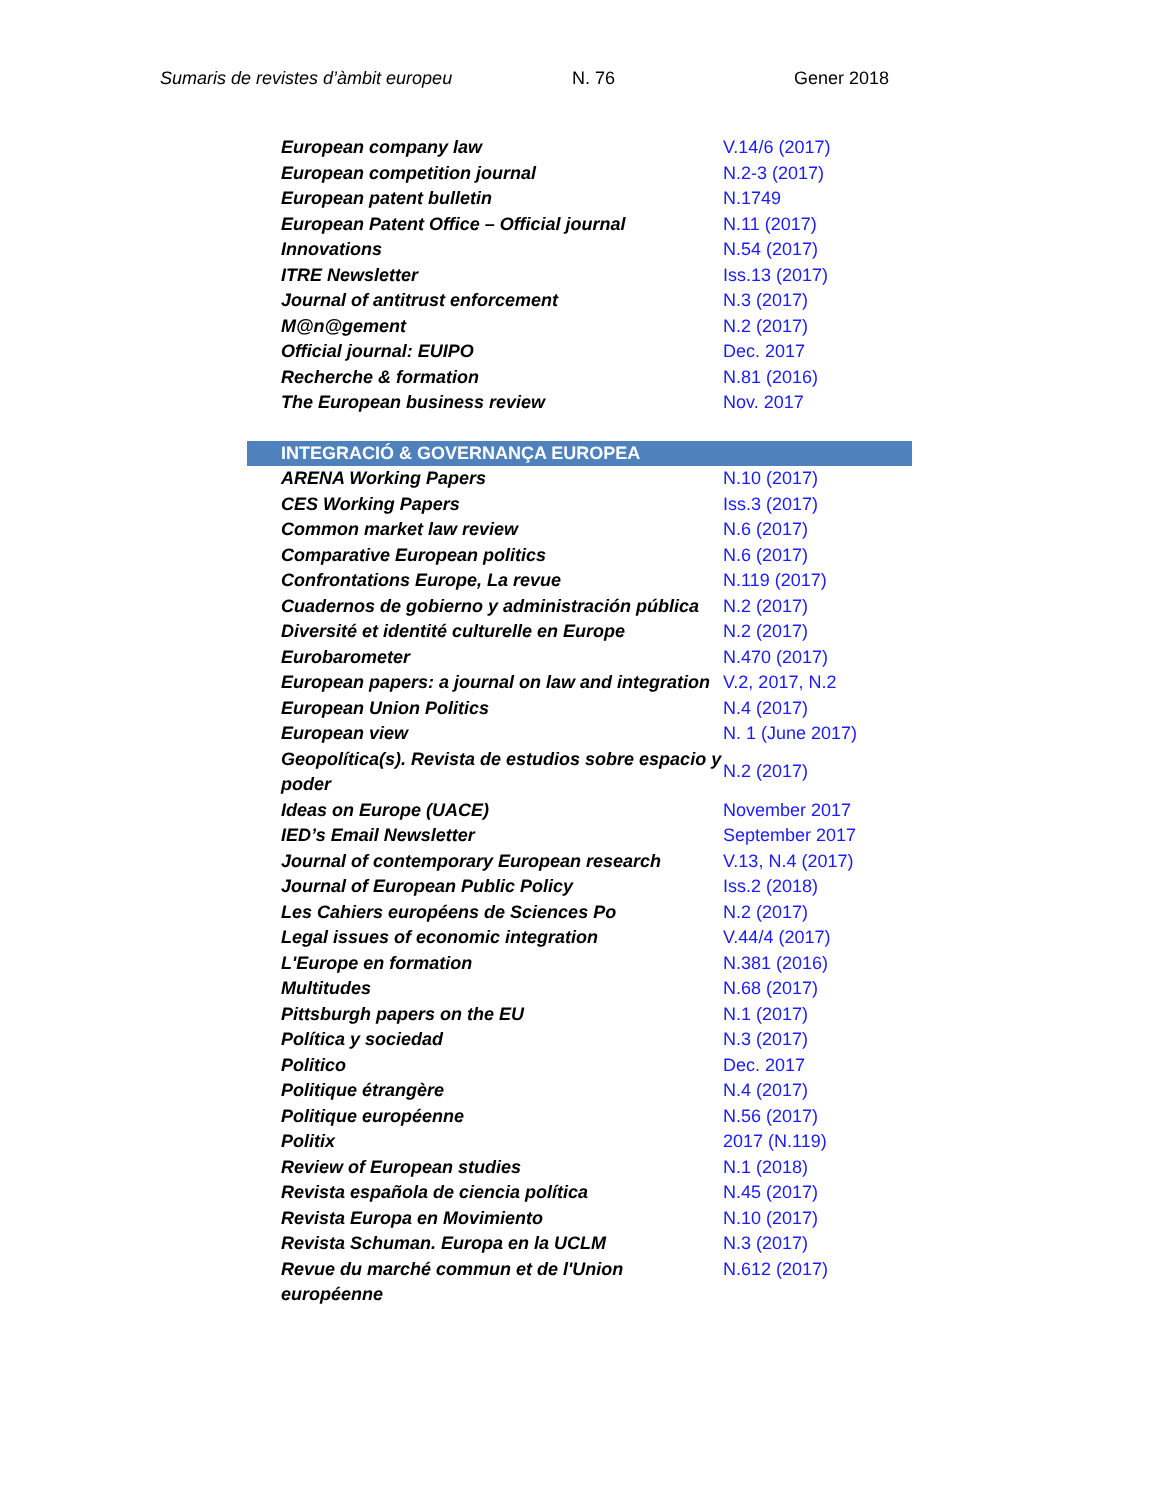Sumaris de revistes d’àmbit europeu N. 76 Gener 2018
| European company law | V.14/6 (2017) |
| European competition journal | N.2-3 (2017) |
| European patent bulletin | N.1749 |
| European Patent Office – Official journal | N.11 (2017) |
| Innovations | N.54 (2017) |
| ITRE Newsletter | Iss.13 (2017) |
| Journal of antitrust enforcement | N.3 (2017) |
| M@n@gement | N.2 (2017) |
| Official journal: EUIPO | Dec. 2017 |
| Recherche & formation | N.81 (2016) |
| The European business review | Nov. 2017 |
| INTEGRACIÓ & GOVERNANÇA EUROPEA | |
| ARENA Working Papers | N.10 (2017) |
| CES Working Papers | Iss.3 (2017) |
| Common market law review | N.6 (2017) |
| Comparative European politics | N.6 (2017) |
| Confrontations Europe, La revue | N.119 (2017) |
| Cuadernos de gobierno y administración pública | N.2 (2017) |
| Diversité et identité culturelle en Europe | N.2 (2017) |
| Eurobarometer | N.470 (2017) |
| European papers: a journal on law and integration | V.2, 2017, N.2 |
| European Union Politics | N.4 (2017) |
| European view | N. 1 (June 2017) |
| Geopolítica(s). Revista de estudios sobre espacio y poder | N.2 (2017) |
| Ideas on Europe (UACE) | November 2017 |
| IED’s Email Newsletter | September 2017 |
| Journal of contemporary European research | V.13, N.4 (2017) |
| Journal of European Public Policy | Iss.2 (2018) |
| Les Cahiers européens de Sciences Po | N.2 (2017) |
| Legal issues of economic integration | V.44/4 (2017) |
| L'Europe en formation | N.381 (2016) |
| Multitudes | N.68 (2017) |
| Pittsburgh papers on the EU | N.1 (2017) |
| Política y sociedad | N.3 (2017) |
| Politico | Dec. 2017 |
| Politique étrangère | N.4 (2017) |
| Politique européenne | N.56 (2017) |
| Politix | 2017 (N.119) |
| Review of European studies | N.1 (2018) |
| Revista española de ciencia política | N.45 (2017) |
| Revista Europa en Movimiento | N.10 (2017) |
| Revista Schuman. Europa en la UCLM | N.3 (2017) |
| Revue du marché commun et de l'Union européenne | N.612 (2017) |